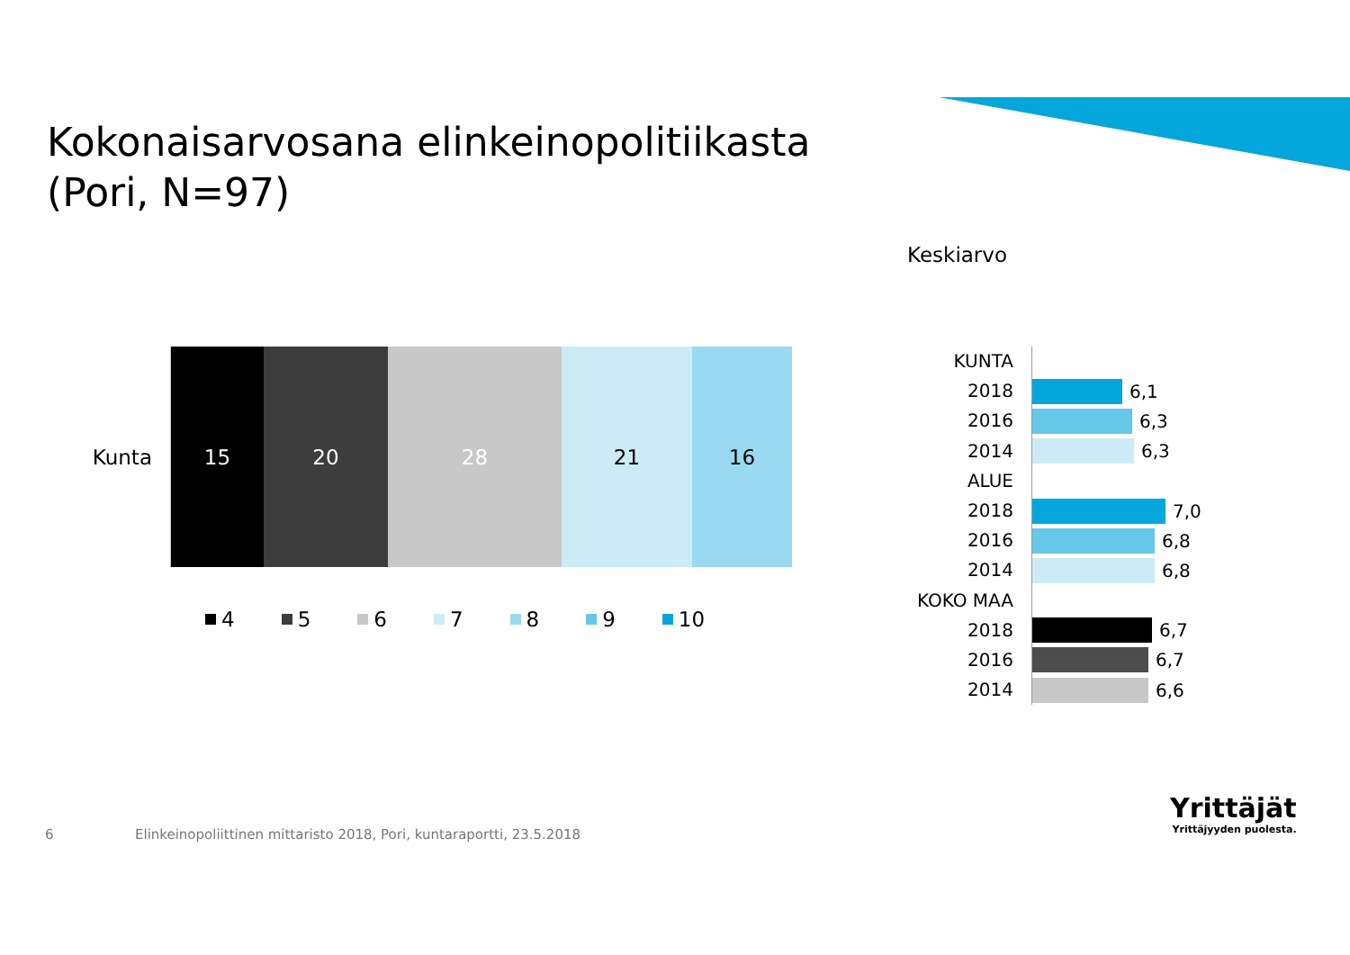Kokonaisarvosana elinkeinopolitiikasta
(Pori, N=97)
Keskiarvo
Kunta
15 20 28 21 16
4 5 6 7 8 9 10
KUNTA
2018
6,1
2016
6,3
2014
6,3
ALUE
2018
7,0
2016
6,8
2014
6,8
KOKO MAA
2018
6,7
2016
6,7
2014
6,6
6
Elinkeinopoliittinen mittaristo 2018, Pori, kuntaraportti, 23.5.2018
Yrittäjät
Yrittäjyyden puolesta.